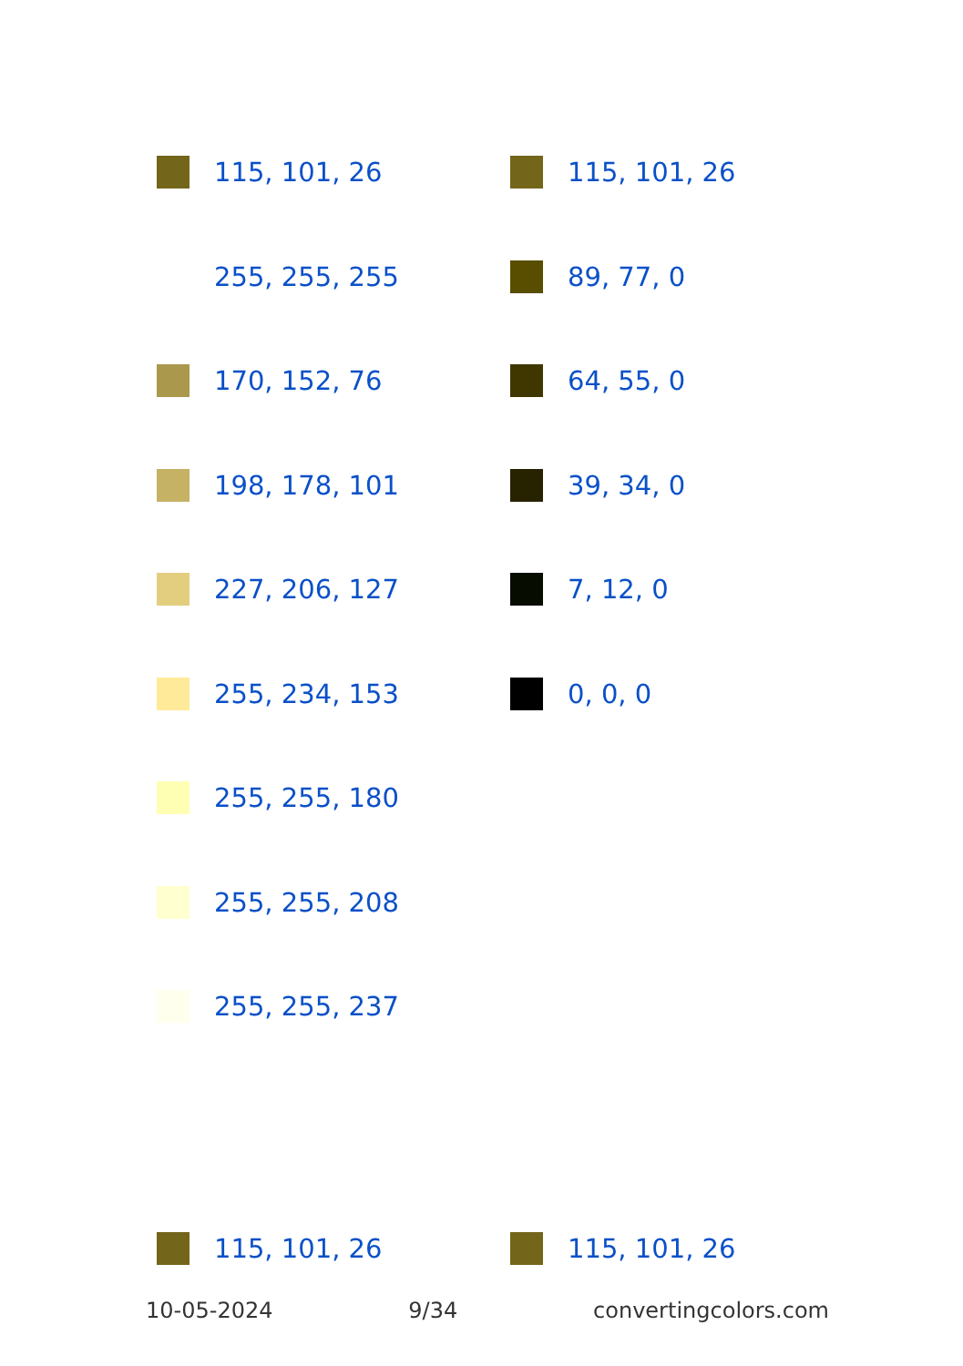115, 101, 26
255, 255, 255
170, 152, 76
198, 178, 101
227, 206, 127
255, 234, 153
255, 255, 180
255, 255, 208
255, 255, 237
115, 101, 26
89, 77, 0
64, 55, 0
39, 34, 0
7, 12, 0
0, 0, 0
115, 101, 26 115, 101, 26
10-05-2024 9/34 convertingcolors.com